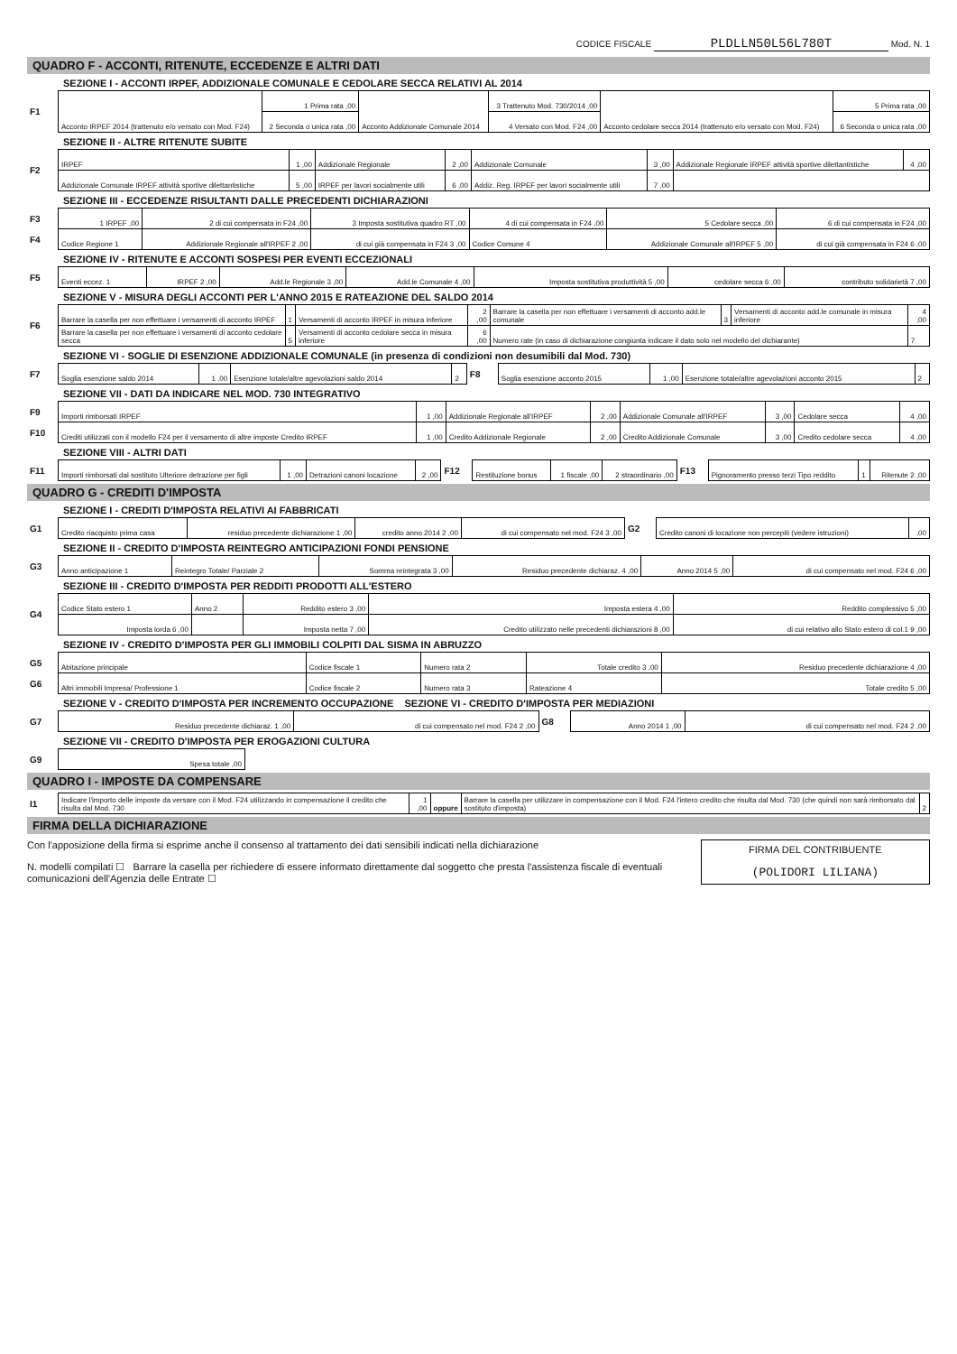CODICE FISCALE PLDLLN50L56L780T Mod. N. 1
QUADRO F - ACCONTI, RITENUTE, ECCEDENZE E ALTRI DATI
SEZIONE I - ACCONTI IRPEF, ADDIZIONALE COMUNALE E CEDOLARE SECCA RELATIVI AL 2014
| F1 | Acconto IRPEF 2014 (trattenuto e/o versato con Mod. F24) | 1 Prima rata ,00 | Acconto Addizionale Comunale 2014 | 3 Trattenuto Mod. 730/2014 ,00 | Acconto cedolare secca 2014 (trattenuto e/o versato con Mod. F24) | 5 Prima rata ,00 |
| | | 2 Seconda o unica rata ,00 | | 4 Versato con Mod. F24 ,00 | | 6 Seconda o unica rata ,00 |
SEZIONE II - ALTRE RITENUTE SUBITE
| F2 | IRPEF | 1 ,00 | Addizionale Regionale | 2 ,00 | Addizionale Comunale | 3 ,00 | Addizionale Regionale IRPEF attività sportive dilettantistiche | 4 ,00 |
| | Addizionale Comunale IRPEF attività sportive dilettantistiche | 5 ,00 | IRPEF per lavori socialmente utili | 6 ,00 | Addiz. Reg. IRPEF per lavori socialmente utili | 7 ,00 | | |
SEZIONE III - ECCEDENZE RISULTANTI DALLE PRECEDENTI DICHIARAZIONI
| F3 | 1 IRPEF ,00 | 2 di cui compensata in F24 ,00 | 3 Imposta sostitutiva quadro RT ,00 | 4 di cui compensata in F24 ,00 | 5 Cedolare secca ,00 | 6 di cui compensata in F24 ,00 |
| F4 | Codice Regione 1 | Addizionale Regionale all'IRPEF 2 ,00 | di cui già compensata in F24 3 ,00 | Codice Comune 4 | Addizionale Comunale all'IRPEF 5 ,00 | di cui già compensata in F24 6 ,00 |
SEZIONE IV - RITENUTE E ACCONTI SOSPESI PER EVENTI ECCEZIONALI
| F5 | Eventi eccez. 1 | IRPEF 2 ,00 | Add.le Regionale 3 ,00 | Add.le Comunale 4 ,00 | Imposta sostitutiva produttività 5 ,00 | cedolare secca 6 ,00 | contributo solidarietà 7 ,00 |
SEZIONE V - MISURA DEGLI ACCONTI PER L'ANNO 2015 E RATEAZIONE DEL SALDO 2014
| F6 | Barrare la casella per non effettuare i versamenti di acconto IRPEF | 1 | Versamenti di acconto IRPEF in misura inferiore | 2 ,00 | Barrare la casella per non effettuare i versamenti di acconto add.le comunale | 3 | Versamenti di acconto add.le comunale in misura inferiore | 4 ,00 |
| | Barrare la casella per non effettuare i versamenti di acconto cedolare secca | 5 | Versamenti di acconto cedolare secca in misura inferiore | 6 ,00 | Numero rate (in caso di dichiarazione congiunta indicare il dato solo nel modello del dichiarante) | | | 7 |
SEZIONE VI - SOGLIE DI ESENZIONE ADDIZIONALE COMUNALE (in presenza di condizioni non desumibili dal Mod. 730)
| F7 | Soglia esenzione saldo 2014 | 1 ,00 | Esenzione totale/altre agevolazioni saldo 2014 | 2 | F8 | Soglia esenzione acconto 2015 | 1 ,00 | Esenzione totale/altre agevolazioni acconto 2015 | 2 |
SEZIONE VII - DATI DA INDICARE NEL MOD. 730 INTEGRATIVO
| F9 | Importi rimborsati IRPEF | 1 ,00 | Addizionale Regionale all'IRPEF | 2 ,00 | Addizionale Comunale all'IRPEF | 3 ,00 | Cedolare secca | 4 ,00 |
| F10 | Crediti utilizzati con il modello F24 per il versamento di altre imposte Credito IRPEF | 1 ,00 | Credito Addizionale Regionale | 2 ,00 | Credito Addizionale Comunale | 3 ,00 | Credito cedolare secca | 4 ,00 |
SEZIONE VIII - ALTRI DATI
| F11 | Importi rimborsati dal sostituto Ulteriore detrazione per figli | 1 ,00 | Detrazioni canoni locazione | 2 ,00 | F12 | Restituzione bonus | 1 fiscale ,00 | 2 straordinario ,00 | F13 | Pignoramento presso terzi Tipo reddito | 1 | Ritenute 2 ,00 |
QUADRO G - CREDITI D'IMPOSTA
SEZIONE I - CREDITI D'IMPOSTA RELATIVI AI FABBRICATI
| G1 | Credito riacquisto prima casa | residuo precedente dichiarazione 1 ,00 | credito anno 2014 2 ,00 | di cui compensato nel mod. F24 3 ,00 | G2 | Credito canoni di locazione non percepiti (vedere istruzioni) | ,00 |
SEZIONE II - CREDITO D'IMPOSTA REINTEGRO ANTICIPAZIONI FONDI PENSIONE
| G3 | Anno anticipazione 1 | Reintegro Totale/ Parziale 2 | Somma reintegrata 3 ,00 | Residuo precedente dichiaraz. 4 ,00 | Anno 2014 5 ,00 | di cui compensato nel mod. F24 6 ,00 |
SEZIONE III - CREDITO D'IMPOSTA PER REDDITI PRODOTTI ALL'ESTERO
| G4 | Codice Stato estero 1 | Anno 2 | Reddito estero 3 ,00 | Imposta estera 4 ,00 | Reddito complessivo 5 ,00 |
| | Imposta lorda 6 ,00 | | Imposta netta 7 ,00 | Credito utilizzato nelle precedenti dichiarazioni 8 ,00 | di cui relativo allo Stato estero di col.1 9 ,00 |
SEZIONE IV - CREDITO D'IMPOSTA PER GLI IMMOBILI COLPITI DAL SISMA IN ABRUZZO
| G5 | Abitazione principale | Codice fiscale 1 | Numero rata 2 | Totale credito 3 ,00 | Residuo precedente dichiarazione 4 ,00 |
| G6 | Altri immobili Impresa/ Professione 1 | Codice fiscale 2 | Numero rata 3 | Rateazione 4 | Totale credito 5 ,00 |
SEZIONE V - CREDITO D'IMPOSTA PER INCREMENTO OCCUPAZIONE SEZIONE VI - CREDITO D'IMPOSTA PER MEDIAZIONI
| G7 | Residuo precedente dichiaraz. 1 ,00 | di cui compensato nel mod. F24 2 ,00 | G8 | Anno 2014 1 ,00 | di cui compensato nel mod. F24 2 ,00 |
SEZIONE VII - CREDITO D'IMPOSTA PER EROGAZIONI CULTURA
| G9 | Spesa totale ,00 | |
QUADRO I - IMPOSTE DA COMPENSARE
| I1 | Indicare l'importo delle imposte da versare con il Mod. F24 utilizzando in compensazione il credito che risulta dal Mod. 730 | 1 ,00 | oppure | Barrare la casella per utilizzare in compensazione con il Mod. F24 l'intero credito che risulta dal Mod. 730 (che quindi non sarà rimborsato dal sostituto d'imposta) | 2 |
FIRMA DELLA DICHIARAZIONE
Con l'apposizione della firma si esprime anche il consenso al trattamento dei dati sensibili indicati nella dichiarazione
N. modelli compilati ☐ Barrare la casella per richiedere di essere informato direttamente dal soggetto che presta l'assistenza fiscale di eventuali comunicazioni dell'Agenzia delle Entrate ☐
FIRMA DEL CONTRIBUENTE
(POLIDORI LILIANA)